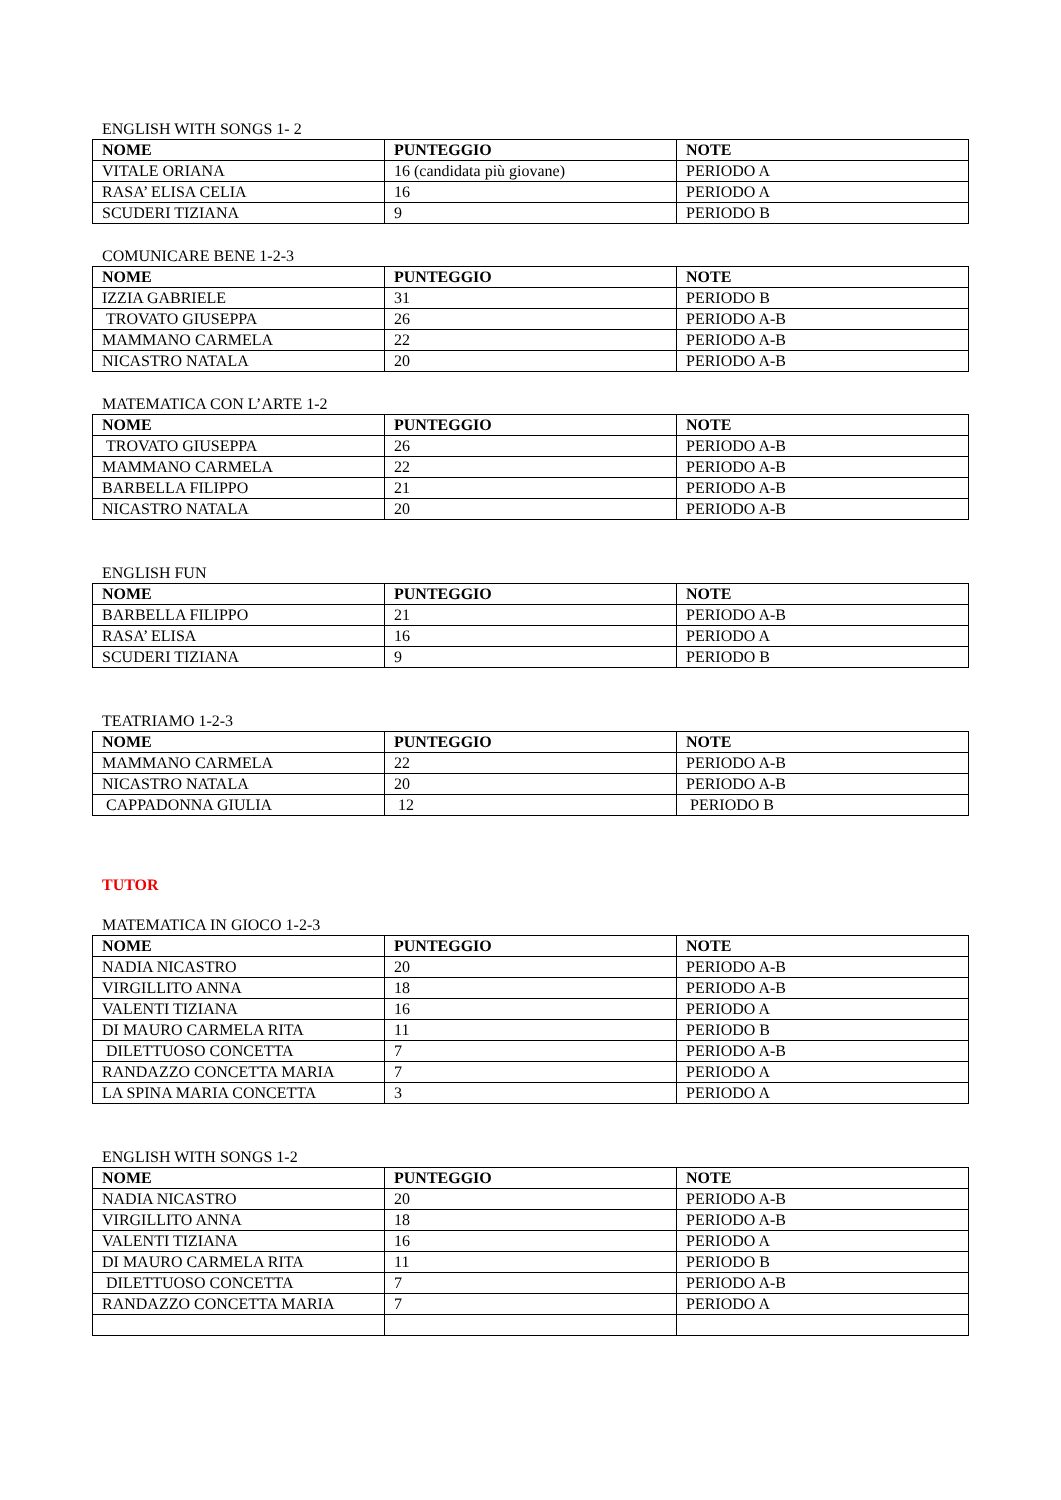ENGLISH WITH SONGS 1- 2
| NOME | PUNTEGGIO | NOTE |
| --- | --- | --- |
| VITALE ORIANA | 16 (candidata più giovane) | PERIODO A |
| RASA’ ELISA CELIA | 16 | PERIODO A |
| SCUDERI TIZIANA | 9 | PERIODO B |
COMUNICARE BENE 1-2-3
| NOME | PUNTEGGIO | NOTE |
| --- | --- | --- |
| IZZIA GABRIELE | 31 | PERIODO B |
| TROVATO GIUSEPPA | 26 | PERIODO A-B |
| MAMMANO CARMELA | 22 | PERIODO A-B |
| NICASTRO NATALA | 20 | PERIODO A-B |
MATEMATICA CON L’ARTE 1-2
| NOME | PUNTEGGIO | NOTE |
| --- | --- | --- |
| TROVATO GIUSEPPA | 26 | PERIODO A-B |
| MAMMANO CARMELA | 22 | PERIODO A-B |
| BARBELLA FILIPPO | 21 | PERIODO A-B |
| NICASTRO NATALA | 20 | PERIODO A-B |
ENGLISH FUN
| NOME | PUNTEGGIO | NOTE |
| --- | --- | --- |
| BARBELLA FILIPPO | 21 | PERIODO A-B |
| RASA’ ELISA | 16 | PERIODO A |
| SCUDERI TIZIANA | 9 | PERIODO B |
TEATRIAMO 1-2-3
| NOME | PUNTEGGIO | NOTE |
| --- | --- | --- |
| MAMMANO CARMELA | 22 | PERIODO A-B |
| NICASTRO NATALA | 20 | PERIODO A-B |
| CAPPADONNA GIULIA | 12 | PERIODO B |
TUTOR
MATEMATICA IN GIOCO 1-2-3
| NOME | PUNTEGGIO | NOTE |
| --- | --- | --- |
| NADIA NICASTRO | 20 | PERIODO A-B |
| VIRGILLITO ANNA | 18 | PERIODO A-B |
| VALENTI TIZIANA | 16 | PERIODO A |
| DI MAURO CARMELA RITA | 11 | PERIODO B |
| DILETTUOSO CONCETTA | 7 | PERIODO A-B |
| RANDAZZO CONCETTA MARIA | 7 | PERIODO A |
| LA SPINA MARIA CONCETTA | 3 | PERIODO A |
ENGLISH WITH SONGS 1-2
| NOME | PUNTEGGIO | NOTE |
| --- | --- | --- |
| NADIA NICASTRO | 20 | PERIODO A-B |
| VIRGILLITO ANNA | 18 | PERIODO A-B |
| VALENTI TIZIANA | 16 | PERIODO A |
| DI MAURO CARMELA RITA | 11 | PERIODO B |
| DILETTUOSO CONCETTA | 7 | PERIODO A-B |
| RANDAZZO CONCETTA MARIA | 7 | PERIODO A |